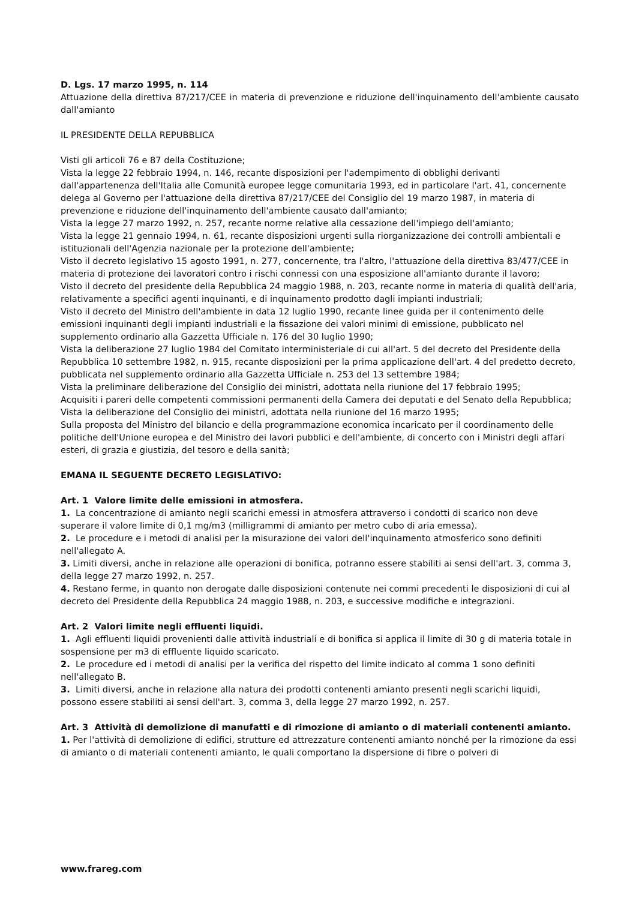D. Lgs. 17 marzo 1995, n. 114
Attuazione della direttiva 87/217/CEE in materia di prevenzione e riduzione dell'inquinamento dell'ambiente causato dall'amianto
IL PRESIDENTE DELLA REPUBBLICA
Visti gli articoli 76 e 87 della Costituzione;
Vista la legge 22 febbraio 1994, n. 146, recante disposizioni per l'adempimento di obblighi derivanti dall'appartenenza dell'Italia alle Comunità europee legge comunitaria 1993, ed in particolare l'art. 41, concernente delega al Governo per l'attuazione della direttiva 87/217/CEE del Consiglio del 19 marzo 1987, in materia di prevenzione e riduzione dell'inquinamento dell'ambiente causato dall'amianto;
Vista la legge 27 marzo 1992, n. 257, recante norme relative alla cessazione dell'impiego dell'amianto;
Vista la legge 21 gennaio 1994, n. 61, recante disposizioni urgenti sulla riorganizzazione dei controlli ambientali e istituzionali dell'Agenzia nazionale per la protezione dell'ambiente;
Visto il decreto legislativo 15 agosto 1991, n. 277, concernente, tra l'altro, l'attuazione della direttiva 83/477/CEE in materia di protezione dei lavoratori contro i rischi connessi con una esposizione all'amianto durante il lavoro;
Visto il decreto del presidente della Repubblica 24 maggio 1988, n. 203, recante norme in materia di qualità dell'aria, relativamente a specifici agenti inquinanti, e di inquinamento prodotto dagli impianti industriali;
Visto il decreto del Ministro dell'ambiente in data 12 luglio 1990, recante linee guida per il contenimento delle emissioni inquinanti degli impianti industriali e la fissazione dei valori minimi di emissione, pubblicato nel supplemento ordinario alla Gazzetta Ufficiale n. 176 del 30 luglio 1990;
Vista la deliberazione 27 luglio 1984 del Comitato interministeriale di cui all'art. 5 del decreto del Presidente della Repubblica 10 settembre 1982, n. 915, recante disposizioni per la prima applicazione dell'art. 4 del predetto decreto, pubblicata nel supplemento ordinario alla Gazzetta Ufficiale n. 253 del 13 settembre 1984;
Vista la preliminare deliberazione del Consiglio dei ministri, adottata nella riunione del 17 febbraio 1995;
Acquisiti i pareri delle competenti commissioni permanenti della Camera dei deputati e del Senato della Repubblica;
Vista la deliberazione del Consiglio dei ministri, adottata nella riunione del 16 marzo 1995;
Sulla proposta del Ministro del bilancio e della programmazione economica incaricato per il coordinamento delle politiche dell'Unione europea e del Ministro dei lavori pubblici e dell'ambiente, di concerto con i Ministri degli affari esteri, di grazia e giustizia, del tesoro e della sanità;
EMANA IL SEGUENTE DECRETO LEGISLATIVO:
Art. 1 Valore limite delle emissioni in atmosfera.
1. La concentrazione di amianto negli scarichi emessi in atmosfera attraverso i condotti di scarico non deve superare il valore limite di 0,1 mg/m3 (milligrammi di amianto per metro cubo di aria emessa).
2. Le procedure e i metodi di analisi per la misurazione dei valori dell'inquinamento atmosferico sono definiti nell'allegato A.
3. Limiti diversi, anche in relazione alle operazioni di bonifica, potranno essere stabiliti ai sensi dell'art. 3, comma 3, della legge 27 marzo 1992, n. 257.
4. Restano ferme, in quanto non derogate dalle disposizioni contenute nei commi precedenti le disposizioni di cui al decreto del Presidente della Repubblica 24 maggio 1988, n. 203, e successive modifiche e integrazioni.
Art. 2 Valori limite negli effluenti liquidi.
1. Agli effluenti liquidi provenienti dalle attività industriali e di bonifica si applica il limite di 30 g di materia totale in sospensione per m3 di effluente liquido scaricato.
2. Le procedure ed i metodi di analisi per la verifica del rispetto del limite indicato al comma 1 sono definiti nell'allegato B.
3. Limiti diversi, anche in relazione alla natura dei prodotti contenenti amianto presenti negli scarichi liquidi, possono essere stabiliti ai sensi dell'art. 3, comma 3, della legge 27 marzo 1992, n. 257.
Art. 3 Attività di demolizione di manufatti e di rimozione di amianto o di materiali contenenti amianto.
1. Per l'attività di demolizione di edifici, strutture ed attrezzature contenenti amianto nonché per la rimozione da essi di amianto o di materiali contenenti amianto, le quali comportano la dispersione di fibre o polveri di
www.frareg.com